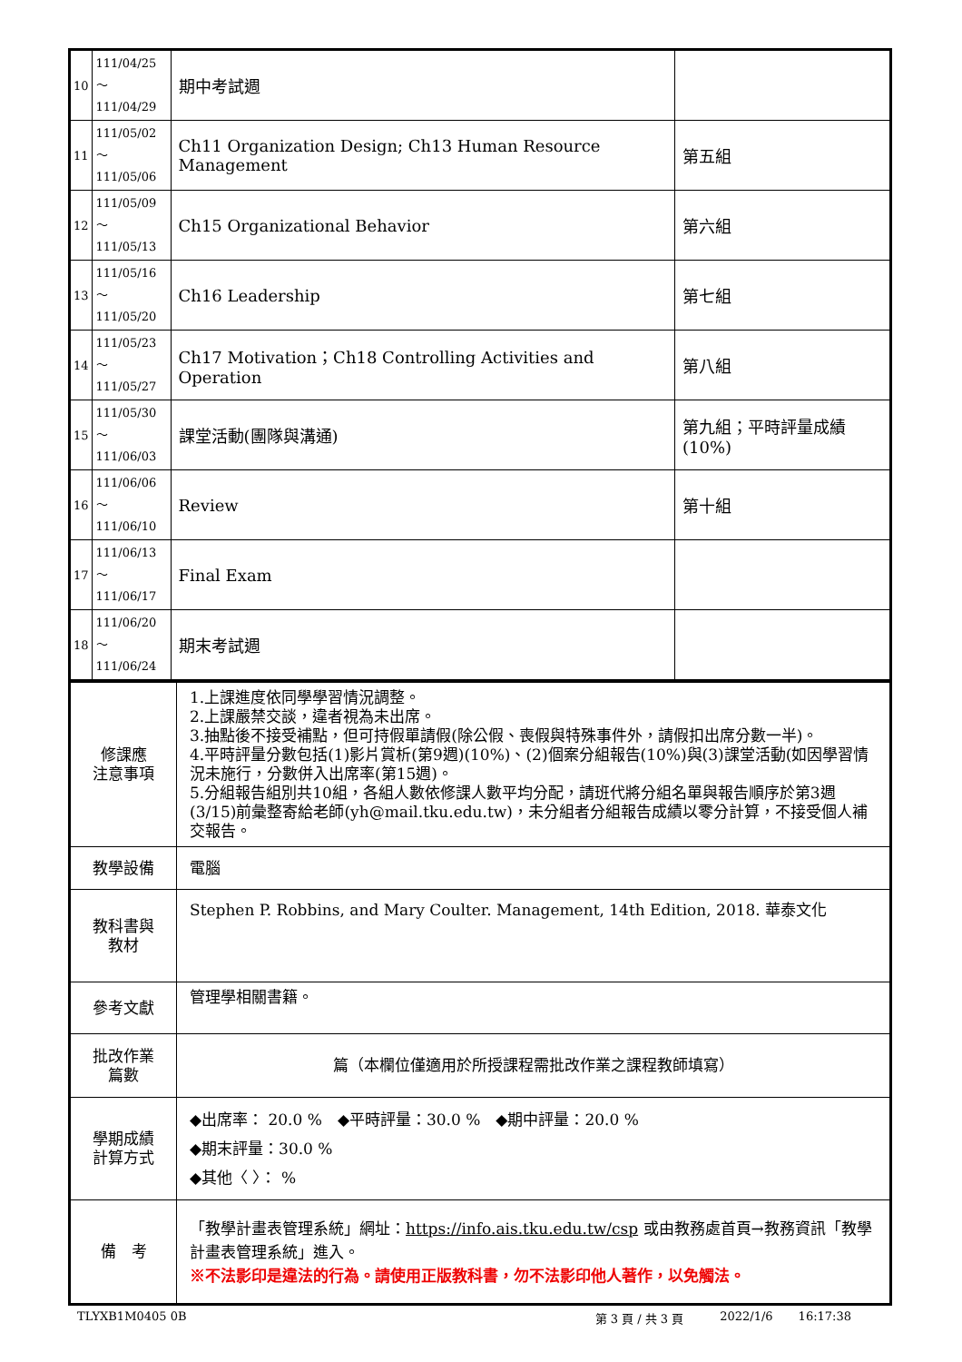| 10 | 111/04/25～ 111/04/29 | 期中考試週 | |
| 11 | 111/05/02～ 111/05/06 | Ch11 Organization Design; Ch13 Human Resource Management | 第五組 |
| 12 | 111/05/09～ 111/05/13 | Ch15 Organizational Behavior | 第六組 |
| 13 | 111/05/16～ 111/05/20 | Ch16 Leadership | 第七組 |
| 14 | 111/05/23～ 111/05/27 | Ch17 Motivation；Ch18 Controlling Activities and Operation | 第八組 |
| 15 | 111/05/30～ 111/06/03 | 課堂活動(團隊與溝通) | 第九組；平時評量成績(10%) |
| 16 | 111/06/06～ 111/06/10 | Review | 第十組 |
| 17 | 111/06/13～ 111/06/17 | Final Exam | |
| 18 | 111/06/20～ 111/06/24 | 期末考試週 | |
| 修課應 注意事項 | 1.上課進度依同學學習情況調整。 2.上課嚴禁交談，違者視為未出席。 3.抽點後不接受補點，但可持假單請假(除公假、喪假與特殊事件外，請假扣出席分數一半)。 4.平時評量分數包括(1)影片賞析(第9週)(10%)、(2)個案分組報告(10%)與(3)課堂活動(如因學習情況未施行，分數併入出席率(第15週)。 5.分組報告組別共10組，各組人數依修課人數平均分配，請班代將分組名單與報告順序於第3週(3/15)前彙整寄給老師(yh@mail.tku.edu.tw)，未分組者分組報告成績以零分計算，不接受個人補交報告。 |
| 教學設備 | 電腦 |
| 教科書與 教材 | Stephen P. Robbins, and Mary Coulter. Management, 14th Edition, 2018. 華泰文化 |
| 參考文獻 | 管理學相關書籍。 |
| 批改作業 篇數 | 篇（本欄位僅適用於所授課程需批改作業之課程教師填寫） |
| 學期成績 計算方式 | ◆出席率： 20.0 % ◆平時評量：30.0 % ◆期中評量：20.0 % ◆期末評量：30.0 % ◆其他〈 〉： % |
| 備 考 | 「教學計畫表管理系統」網址： https://info.ais.tku.edu.tw/csp 或由教務處首頁→教務資訊「教學計畫表管理系統」進入。 ※不法影印是違法的行為。請使用正版教科書，勿不法影印他人著作，以免觸法。 |
TLYXB1M0405 0B 第 3 頁 / 共 3 頁 2022/1/6 16:17:38